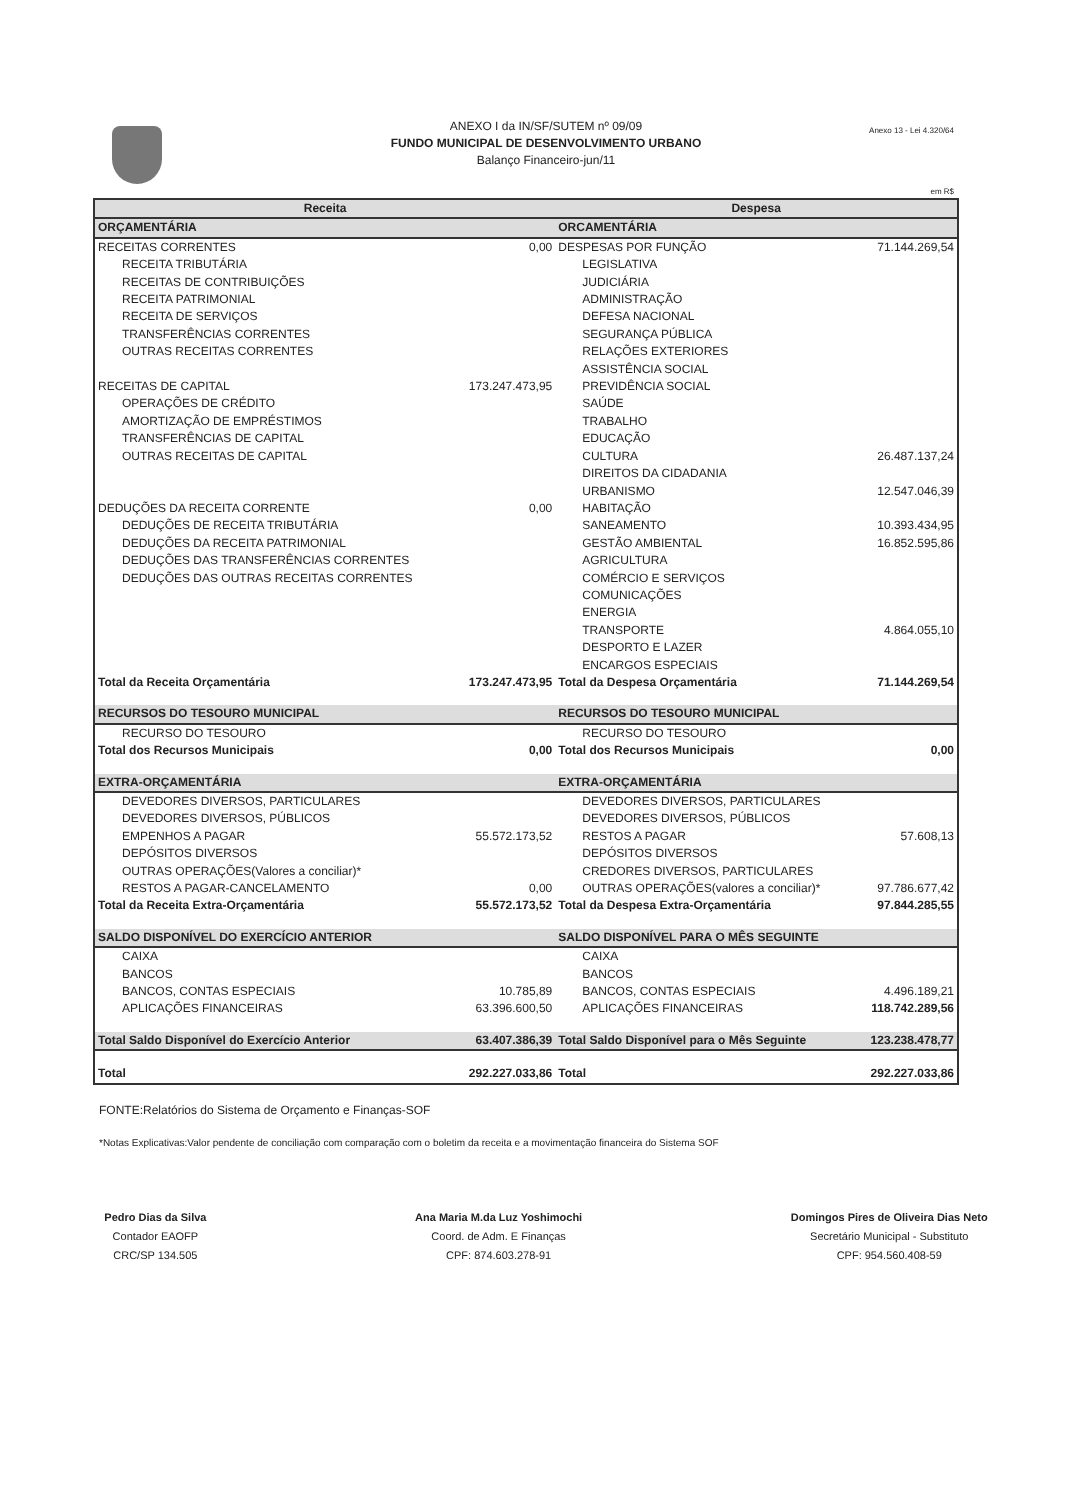ANEXO I da IN/SF/SUTEM nº 09/09
FUNDO MUNICIPAL DE DESENVOLVIMENTO URBANO
Balanço Financeiro-jun/11
Anexo 13 - Lei 4.320/64
em R$
| Receita | | Despesa | |
| --- | --- | --- | --- |
| ORÇAMENTÁRIA | | ORCAMENTÁRIA | |
| RECEITAS CORRENTES | 0,00 | DESPESAS POR FUNÇÃO | 71.144.269,54 |
| RECEITA TRIBUTÁRIA | | LEGISLATIVA | |
| RECEITAS DE CONTRIBUIÇÕES | | JUDICIÁRIA | |
| RECEITA PATRIMONIAL | | ADMINISTRAÇÃO | |
| RECEITA DE SERVIÇOS | | DEFESA NACIONAL | |
| TRANSFERÊNCIAS CORRENTES | | SEGURANÇA PÚBLICA | |
| OUTRAS RECEITAS CORRENTES | | RELAÇÕES EXTERIORES | |
| | | ASSISTÊNCIA SOCIAL | |
| RECEITAS DE CAPITAL | 173.247.473,95 | PREVIDÊNCIA SOCIAL | |
| OPERAÇÕES DE CRÉDITO | | SAÚDE | |
| AMORTIZAÇÃO DE EMPRÉSTIMOS | | TRABALHO | |
| TRANSFERÊNCIAS DE CAPITAL | | EDUCAÇÃO | |
| OUTRAS RECEITAS DE CAPITAL | | CULTURA | 26.487.137,24 |
| | | DIREITOS DA CIDADANIA | |
| | | URBANISMO | 12.547.046,39 |
| DEDUÇÕES DA RECEITA CORRENTE | 0,00 | HABITAÇÃO | |
| DEDUÇÕES DE RECEITA TRIBUTÁRIA | | SANEAMENTO | 10.393.434,95 |
| DEDUÇÕES DA RECEITA PATRIMONIAL | | GESTÃO AMBIENTAL | 16.852.595,86 |
| DEDUÇÕES DAS TRANSFERÊNCIAS CORRENTES | | AGRICULTURA | |
| DEDUÇÕES DAS OUTRAS RECEITAS CORRENTES | | COMÉRCIO E SERVIÇOS | |
| | | COMUNICAÇÕES | |
| | | ENERGIA | |
| | | TRANSPORTE | 4.864.055,10 |
| | | DESPORTO E LAZER | |
| | | ENCARGOS ESPECIAIS | |
| Total da Receita Orçamentária | 173.247.473,95 | Total da Despesa Orçamentária | 71.144.269,54 |
| RECURSOS DO TESOURO MUNICIPAL | | RECURSOS DO TESOURO MUNICIPAL | |
| RECURSO DO TESOURO | | RECURSO DO TESOURO | |
| Total dos Recursos Municipais | 0,00 | Total dos Recursos Municipais | 0,00 |
| EXTRA-ORÇAMENTÁRIA | | EXTRA-ORÇAMENTÁRIA | |
| DEVEDORES DIVERSOS, PARTICULARES | | DEVEDORES DIVERSOS, PARTICULARES | |
| DEVEDORES DIVERSOS, PÚBLICOS | | DEVEDORES DIVERSOS, PÚBLICOS | |
| EMPENHOS A PAGAR | 55.572.173,52 | RESTOS A PAGAR | 57.608,13 |
| DEPÓSITOS DIVERSOS | | DEPÓSITOS DIVERSOS | |
| OUTRAS OPERAÇÕES(Valores a conciliar)* | | CREDORES DIVERSOS, PARTICULARES | |
| RESTOS A PAGAR-CANCELAMENTO | 0,00 | OUTRAS OPERAÇÕES(valores a conciliar)* | 97.786.677,42 |
| Total da Receita Extra-Orçamentária | 55.572.173,52 | Total da Despesa Extra-Orçamentária | 97.844.285,55 |
| SALDO DISPONÍVEL DO EXERCÍCIO ANTERIOR | | SALDO DISPONÍVEL PARA O MÊS SEGUINTE | |
| CAIXA | | CAIXA | |
| BANCOS | | BANCOS | |
| BANCOS, CONTAS ESPECIAIS | 10.785,89 | BANCOS, CONTAS ESPECIAIS | 4.496.189,21 |
| APLICAÇÕES FINANCEIRAS | 63.396.600,50 | APLICAÇÕES FINANCEIRAS | 118.742.289,56 |
| Total Saldo Disponível do Exercício Anterior | 63.407.386,39 | Total Saldo Disponível para o Mês Seguinte | 123.238.478,77 |
| Total | 292.227.033,86 | Total | 292.227.033,86 |
FONTE:Relatórios do Sistema de Orçamento e Finanças-SOF
*Notas Explicativas:Valor pendente de conciliação com comparação com o boletim da receita e a movimentação financeira do Sistema SOF
Pedro Dias da Silva
Contador EAOFP
CRC/SP 134.505
Ana Maria M.da Luz Yoshimochi
Coord. de Adm. E Finanças
CPF: 874.603.278-91
Domingos Pires de Oliveira Dias Neto
Secretário Municipal - Substituto
CPF: 954.560.408-59